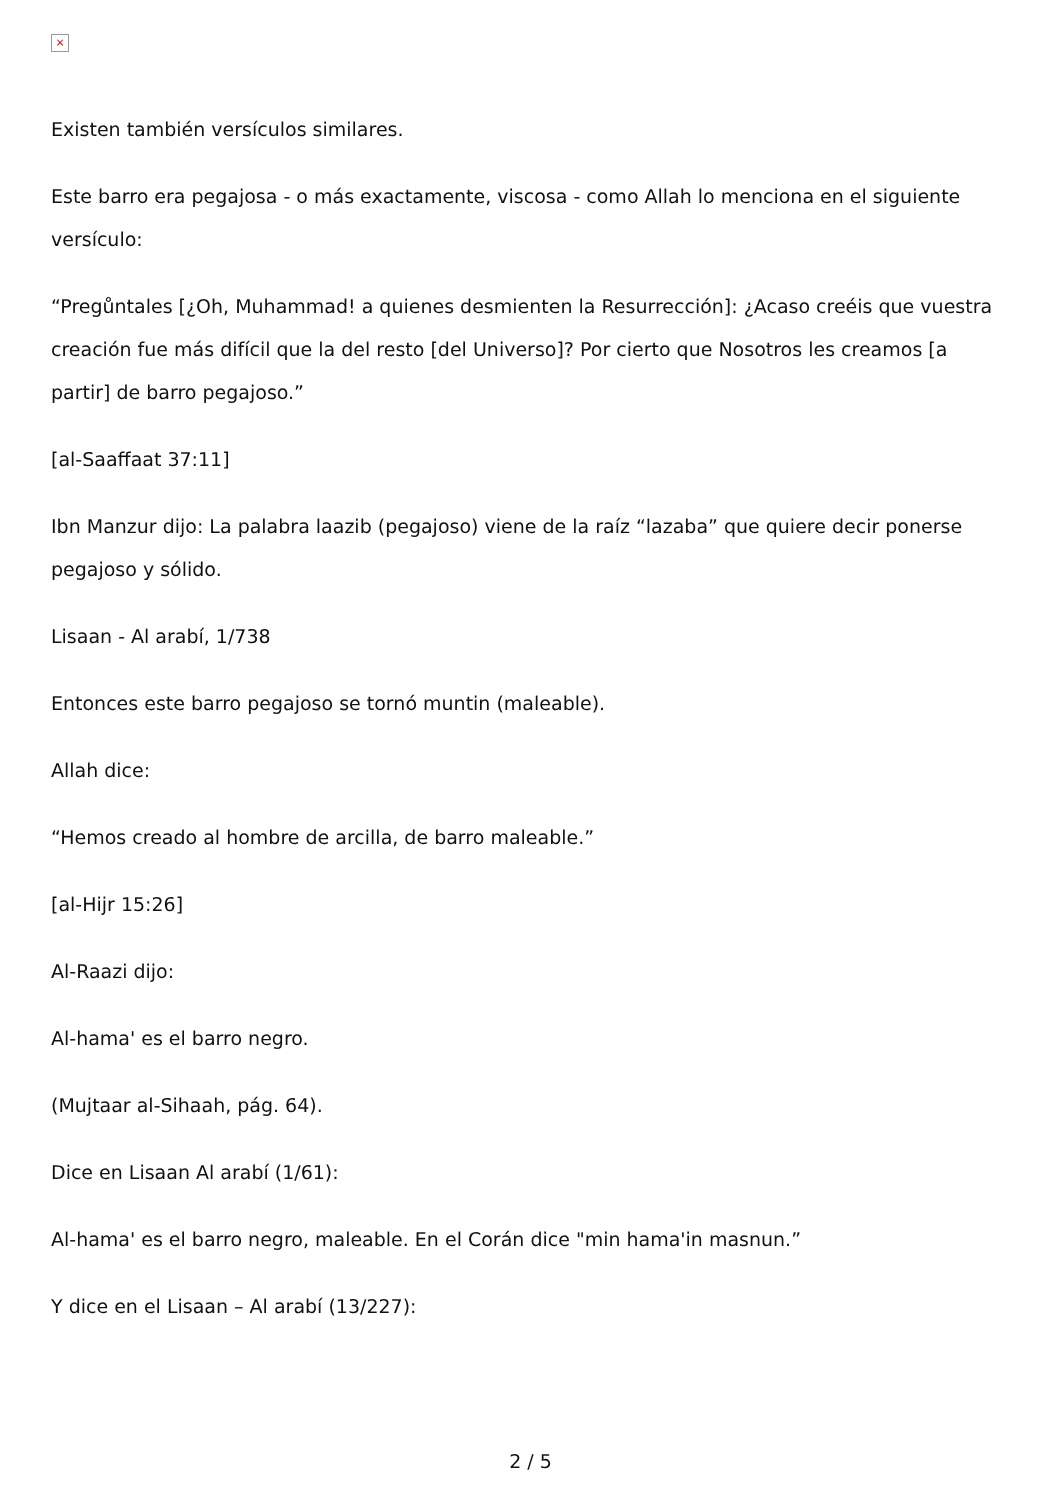×
Existen también versículos similares.
Este barro era pegajosa - o más exactamente, viscosa - como Allah lo menciona en el siguiente versículo:
“Pregůntales [¿Oh, Muhammad! a quienes desmienten la Resurrección]: ¿Acaso creéis que vuestra creación fue más difícil que la del resto [del Universo]? Por cierto que Nosotros les creamos [a partir] de barro pegajoso.”
[al-Saaffaat 37:11]
Ibn Manzur dijo: La palabra laazib (pegajoso) viene de la raíz “lazaba” que quiere decir ponerse pegajoso y sólido.
Lisaan - Al arabí, 1/738
Entonces este barro pegajoso se tornó muntin (maleable).
Allah dice:
“Hemos creado al hombre de arcilla, de barro maleable.”
[al-Hijr 15:26]
Al-Raazi dijo:
Al-hama' es el barro negro.
(Mujtaar al-Sihaah, pág. 64).
Dice en Lisaan Al arabí (1/61):
Al-hama' es el barro negro, maleable. En el Corán dice "min hama'in masnun.”
Y dice en el Lisaan – Al arabí (13/227):
2 / 5